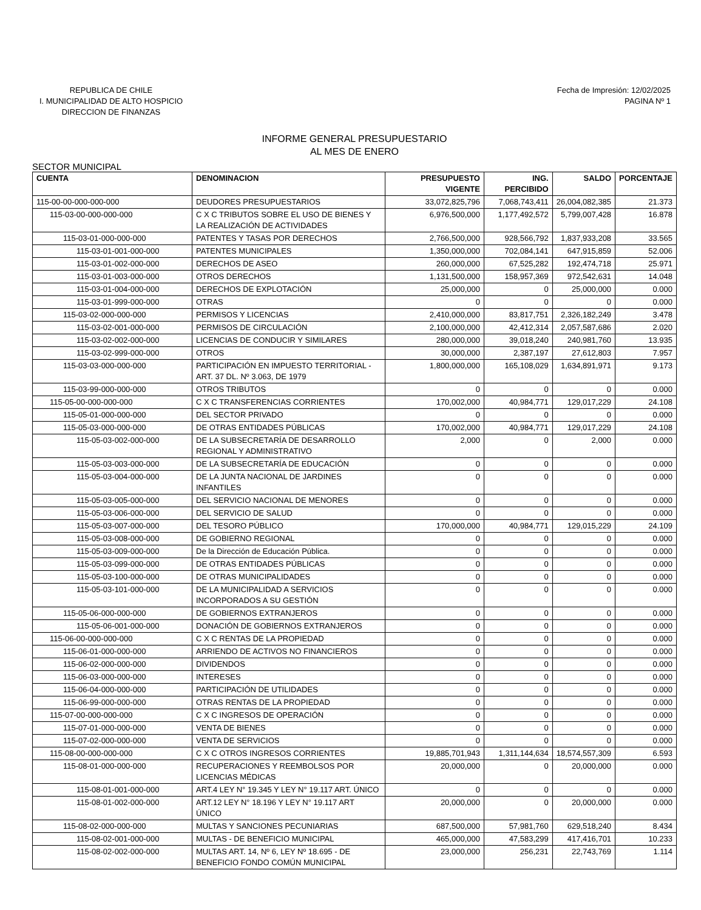REPUBLICA DE CHILE
I. MUNICIPALIDAD DE ALTO HOSPICIO
DIRECCION DE FINANZAS
Fecha de Impresión: 12/02/2025
PAGINA Nº 1
INFORME GENERAL PRESUPUESTARIO
AL MES DE ENERO
SECTOR MUNICIPAL
| CUENTA | DENOMINACION | PRESUPUESTO VIGENTE | ING. PERCIBIDO | SALDO | PORCENTAJE |
| --- | --- | --- | --- | --- | --- |
| 115-00-00-000-000-000 | DEUDORES PRESUPUESTARIOS | 33,072,825,796 | 7,068,743,411 | 26,004,082,385 | 21.373 |
| 115-03-00-000-000-000 | C X C TRIBUTOS SOBRE EL USO DE BIENES Y LA REALIZACIÓN DE ACTIVIDADES | 6,976,500,000 | 1,177,492,572 | 5,799,007,428 | 16.878 |
| 115-03-01-000-000-000 | PATENTES Y TASAS POR DERECHOS | 2,766,500,000 | 928,566,792 | 1,837,933,208 | 33.565 |
| 115-03-01-001-000-000 | PATENTES MUNICIPALES | 1,350,000,000 | 702,084,141 | 647,915,859 | 52.006 |
| 115-03-01-002-000-000 | DERECHOS DE ASEO | 260,000,000 | 67,525,282 | 192,474,718 | 25.971 |
| 115-03-01-003-000-000 | OTROS DERECHOS | 1,131,500,000 | 158,957,369 | 972,542,631 | 14.048 |
| 115-03-01-004-000-000 | DERECHOS DE EXPLOTACIÓN | 25,000,000 | 0 | 25,000,000 | 0.000 |
| 115-03-01-999-000-000 | OTRAS | 0 | 0 | 0 | 0.000 |
| 115-03-02-000-000-000 | PERMISOS Y LICENCIAS | 2,410,000,000 | 83,817,751 | 2,326,182,249 | 3.478 |
| 115-03-02-001-000-000 | PERMISOS DE CIRCULACIÓN | 2,100,000,000 | 42,412,314 | 2,057,587,686 | 2.020 |
| 115-03-02-002-000-000 | LICENCIAS DE CONDUCIR Y SIMILARES | 280,000,000 | 39,018,240 | 240,981,760 | 13.935 |
| 115-03-02-999-000-000 | OTROS | 30,000,000 | 2,387,197 | 27,612,803 | 7.957 |
| 115-03-03-000-000-000 | PARTICIPACIÓN EN IMPUESTO TERRITORIAL - ART. 37 DL. Nº 3.063, DE 1979 | 1,800,000,000 | 165,108,029 | 1,634,891,971 | 9.173 |
| 115-03-99-000-000-000 | OTROS TRIBUTOS | 0 | 0 | 0 | 0.000 |
| 115-05-00-000-000-000 | C X C TRANSFERENCIAS CORRIENTES | 170,002,000 | 40,984,771 | 129,017,229 | 24.108 |
| 115-05-01-000-000-000 | DEL SECTOR PRIVADO | 0 | 0 | 0 | 0.000 |
| 115-05-03-000-000-000 | DE OTRAS ENTIDADES PÚBLICAS | 170,002,000 | 40,984,771 | 129,017,229 | 24.108 |
| 115-05-03-002-000-000 | DE LA SUBSECRETARÍA DE DESARROLLO REGIONAL Y ADMINISTRATIVO | 2,000 | 0 | 2,000 | 0.000 |
| 115-05-03-003-000-000 | DE LA SUBSECRETARÍA DE EDUCACIÓN | 0 | 0 | 0 | 0.000 |
| 115-05-03-004-000-000 | DE LA JUNTA NACIONAL DE JARDINES INFANTILES | 0 | 0 | 0 | 0.000 |
| 115-05-03-005-000-000 | DEL SERVICIO NACIONAL DE MENORES | 0 | 0 | 0 | 0.000 |
| 115-05-03-006-000-000 | DEL SERVICIO DE SALUD | 0 | 0 | 0 | 0.000 |
| 115-05-03-007-000-000 | DEL TESORO PÚBLICO | 170,000,000 | 40,984,771 | 129,015,229 | 24.109 |
| 115-05-03-008-000-000 | DE GOBIERNO REGIONAL | 0 | 0 | 0 | 0.000 |
| 115-05-03-009-000-000 | De la Dirección de Educación Pública. | 0 | 0 | 0 | 0.000 |
| 115-05-03-099-000-000 | DE OTRAS ENTIDADES PÚBLICAS | 0 | 0 | 0 | 0.000 |
| 115-05-03-100-000-000 | DE OTRAS MUNICIPALIDADES | 0 | 0 | 0 | 0.000 |
| 115-05-03-101-000-000 | DE LA MUNICIPALIDAD A SERVICIOS INCORPORADOS A SU GESTIÓN | 0 | 0 | 0 | 0.000 |
| 115-05-06-000-000-000 | DE GOBIERNOS EXTRANJEROS | 0 | 0 | 0 | 0.000 |
| 115-05-06-001-000-000 | DONACIÓN DE GOBIERNOS EXTRANJEROS | 0 | 0 | 0 | 0.000 |
| 115-06-00-000-000-000 | C X C RENTAS DE LA PROPIEDAD | 0 | 0 | 0 | 0.000 |
| 115-06-01-000-000-000 | ARRIENDO DE ACTIVOS NO FINANCIEROS | 0 | 0 | 0 | 0.000 |
| 115-06-02-000-000-000 | DIVIDENDOS | 0 | 0 | 0 | 0.000 |
| 115-06-03-000-000-000 | INTERESES | 0 | 0 | 0 | 0.000 |
| 115-06-04-000-000-000 | PARTICIPACIÓN DE UTILIDADES | 0 | 0 | 0 | 0.000 |
| 115-06-99-000-000-000 | OTRAS RENTAS DE LA PROPIEDAD | 0 | 0 | 0 | 0.000 |
| 115-07-00-000-000-000 | C X C INGRESOS DE OPERACIÓN | 0 | 0 | 0 | 0.000 |
| 115-07-01-000-000-000 | VENTA DE BIENES | 0 | 0 | 0 | 0.000 |
| 115-07-02-000-000-000 | VENTA DE SERVICIOS | 0 | 0 | 0 | 0.000 |
| 115-08-00-000-000-000 | C X C OTROS INGRESOS CORRIENTES | 19,885,701,943 | 1,311,144,634 | 18,574,557,309 | 6.593 |
| 115-08-01-000-000-000 | RECUPERACIONES Y REEMBOLSOS POR LICENCIAS MÉDICAS | 20,000,000 | 0 | 20,000,000 | 0.000 |
| 115-08-01-001-000-000 | ART.4 LEY N° 19.345 Y LEY N° 19.117 ART. ÚNICO | 0 | 0 | 0 | 0.000 |
| 115-08-01-002-000-000 | ART.12 LEY N° 18.196 Y LEY N° 19.117 ART ÚNICO | 20,000,000 | 0 | 20,000,000 | 0.000 |
| 115-08-02-000-000-000 | MULTAS Y SANCIONES PECUNIARIAS | 687,500,000 | 57,981,760 | 629,518,240 | 8.434 |
| 115-08-02-001-000-000 | MULTAS - DE BENEFICIO MUNICIPAL | 465,000,000 | 47,583,299 | 417,416,701 | 10.233 |
| 115-08-02-002-000-000 | MULTAS ART. 14, Nº 6, LEY Nº 18.695 - DE BENEFICIO FONDO COMÚN MUNICIPAL | 23,000,000 | 256,231 | 22,743,769 | 1.114 |